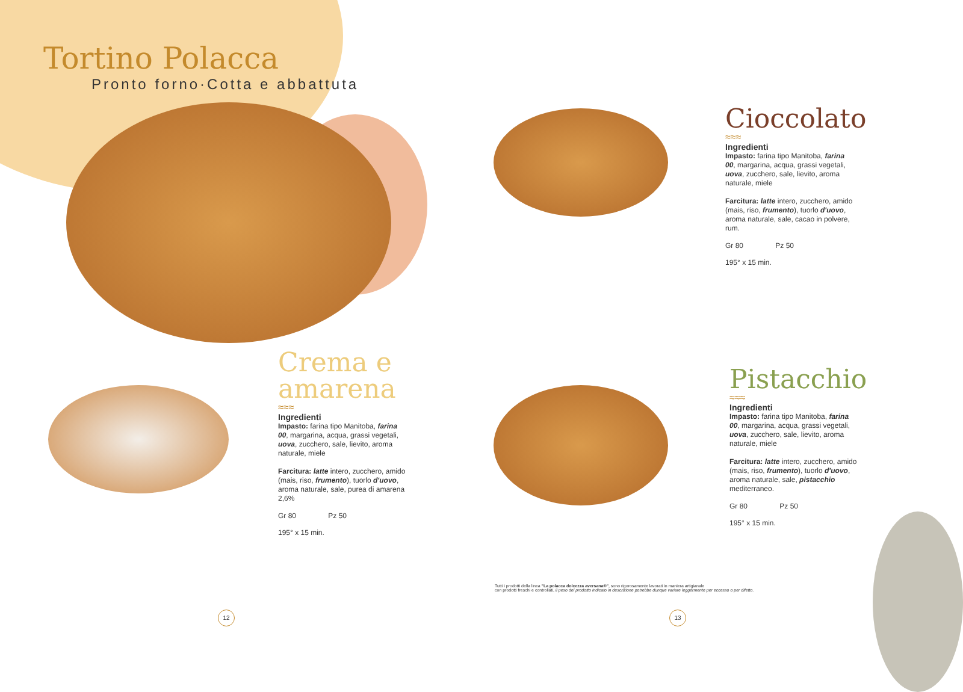Tortino Polacca
Pronto forno·Cotta e abbattuta
Crema e
amarena
≈≈≈
Ingredienti
Impasto: farina tipo Manitoba, farina 00, margarina, acqua, grassi vegetali, uova, zucchero, sale, lievito, aroma naturale, miele
Farcitura: latte intero, zucchero, amido (mais, riso, frumento), tuorlo d'uovo, aroma naturale, sale, purea di amarena 2,6%
Gr 80 Pz 50
195° x 15 min.
Cioccolato
≈≈≈
Ingredienti
Impasto: farina tipo Manitoba, farina 00, margarina, acqua, grassi vegetali, uova, zucchero, sale, lievito, aroma naturale, miele
Farcitura: latte intero, zucchero, amido (mais, riso, frumento), tuorlo d'uovo, aroma naturale, sale, cacao in polvere, rum.
Gr 80 Pz 50
195° x 15 min.
Pistacchio
≈≈≈
Ingredienti
Impasto: farina tipo Manitoba, farina 00, margarina, acqua, grassi vegetali, uova, zucchero, sale, lievito, aroma naturale, miele
Farcitura: latte intero, zucchero, amido (mais, riso, frumento), tuorlo d'uovo, aroma naturale, sale, pistacchio mediterraneo.
Gr 80 Pz 50
195° x 15 min.
Tutti i prodotti della linea "La polacca dolcezza aversana®", sono rigorosamente lavorati in maniera artigianale
con prodotti freschi e controllati, il peso del prodotto indicato in descrizione potrebbe dunque variare leggermente per eccesso o per difetto.
12 13